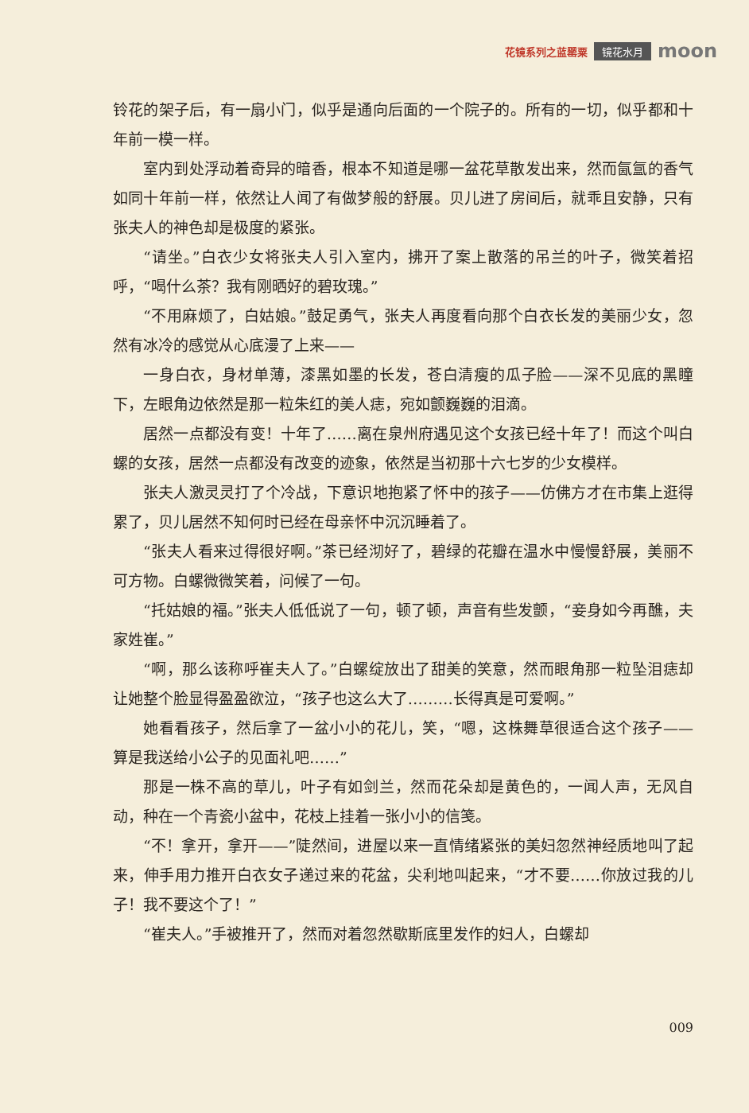花镜系列之蓝罂粟 镜花水月 moon
铃花的架子后，有一扇小门，似乎是通向后面的一个院子的。所有的一切，似乎都和十年前一模一样。
室内到处浮动着奇异的暗香，根本不知道是哪一盆花草散发出来，然而氤氲的香气如同十年前一样，依然让人闻了有做梦般的舒展。贝儿进了房间后，就乖且安静，只有张夫人的神色却是极度的紧张。
“请坐。”白衣少女将张夫人引入室内，拂开了案上散落的吊兰的叶子，微笑着招呼，“喝什么茶？我有刚晒好的碧玫瑰。”
“不用麻烦了，白姑娘。”鼓足勇气，张夫人再度看向那个白衣长发的美丽少女，忽然有冰冷的感觉从心底漫了上来——
一身白衣，身材单薄，漆黑如墨的长发，苍白清瘦的瓜子脸——深不见底的黑瞳下，左眼角边依然是那一粒朱红的美人痣，宛如颤巍巍的泪滴。
居然一点都没有变！十年了……离在泉州府遇见这个女孩已经十年了！而这个叫白螺的女孩，居然一点都没有改变的迹象，依然是当初那十六七岁的少女模样。
张夫人激灵灵打了个冷战，下意识地抱紧了怀中的孩子——仿佛方才在市集上逛得累了，贝儿居然不知何时已经在母亲怀中沉沉睡着了。
“张夫人看来过得很好啊。”茶已经沏好了，碧绿的花瓣在温水中慢慢舒展，美丽不可方物。白螺微微笑着，问候了一句。
“托姑娘的福。”张夫人低低说了一句，顿了顿，声音有些发颤，“妾身如今再醮，夫家姓崔。”
“啊，那么该称呼崔夫人了。”白螺绽放出了甜美的笑意，然而眼角那一粒坠泪痣却让她整个脸显得盈盈欲泣，“孩子也这么大了………长得真是可爱啊。”
她看看孩子，然后拿了一盆小小的花儿，笑，“嗯，这株舞草很适合这个孩子——算是我送给小公子的见面礼吧……”
那是一株不高的草儿，叶子有如剑兰，然而花朵却是黄色的，一闻人声，无风自动，种在一个青瓷小盆中，花枝上挂着一张小小的信笺。
“不！拿开，拿开——”陡然间，进屋以来一直情绪紧张的美妇忽然神经质地叫了起来，伸手用力推开白衣女子递过来的花盆，尖利地叫起来，“才不要……你放过我的儿子！我不要这个了！”
“崔夫人。”手被推开了，然而对着忽然歇斯底里发作的妇人，白螺却
009